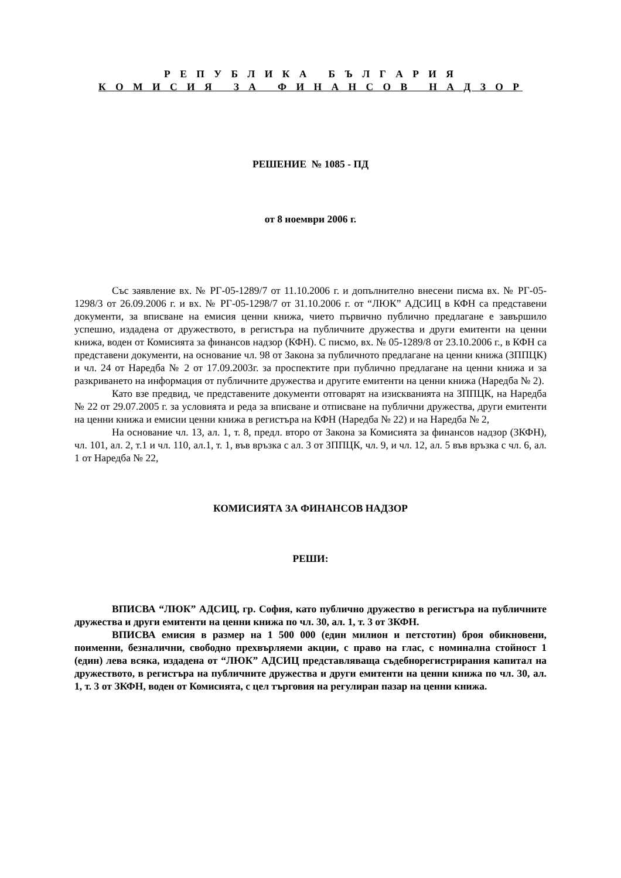Р Е П У Б Л И К А Б Ъ Л Г А Р И Я
К О М И С И Я З А Ф И Н А Н С О В Н А Д З О Р
РЕШЕНИЕ № 1085 - ПД
от 8 ноември 2006 г.
Със заявление вх. № РГ-05-1289/7 от 11.10.2006 г. и допълнително внесени писма вх. № РГ-05-1298/3 от 26.09.2006 г. и вх. № РГ-05-1298/7 от 31.10.2006 г. от “ЛЮК” АДСИЦ в КФН са представени документи, за вписване на емисия ценни книжа, чието първично публично предлагане е завършило успешно, издадена от дружеството, в регистъра на публичните дружества и други емитенти на ценни книжа, воден от Комисията за финансов надзор (КФН). С писмо, вх. № 05-1289/8 от 23.10.2006 г., в КФН са представени документи, на основание чл. 98 от Закона за публичното предлагане на ценни книжа (ЗППЦК) и чл. 24 от Наредба № 2 от 17.09.2003г. за проспектите при публично предлагане на ценни книжа и за разкриването на информация от публичните дружества и другите емитенти на ценни книжа (Наредба № 2).
Като взе предвид, че представените документи отговарят на изискванията на ЗППЦК, на Наредба № 22 от 29.07.2005 г. за условията и реда за вписване и отписване на публични дружества, други емитенти на ценни книжа и емисии ценни книжа в регистъра на КФН (Наредба № 22) и на Наредба № 2,
На основание чл. 13, ал. 1, т. 8, предл. второ от Закона за Комисията за финансов надзор (ЗКФН), чл. 101, ал. 2, т.1 и чл. 110, ал.1, т. 1, във връзка с ал. 3 от ЗППЦК, чл. 9, и чл. 12, ал. 5 във връзка с чл. 6, ал. 1 от Наредба № 22,
КОМИСИЯТА ЗА ФИНАНСОВ НАДЗОР
РЕШИ:
ВПИСВА “ЛЮК” АДСИЦ, гр. София, като публично дружество в регистъра на публичните дружества и други емитенти на ценни книжа по чл. 30, ал. 1, т. 3 от ЗКФН.
ВПИСВА емисия в размер на 1 500 000 (един милион и петстотин) броя обикновени, поименни, безналични, свободно прехвърляеми акции, с право на глас, с номинална стойност 1 (един) лева всяка, издадена от “ЛЮК” АДСИЦ представляваща съдебнорегистрирания капитал на дружеството, в регистъра на публичните дружества и други емитенти на ценни книжа по чл. 30, ал. 1, т. 3 от ЗКФН, воден от Комисията, с цел търговия на регулиран пазар на ценни книжа.